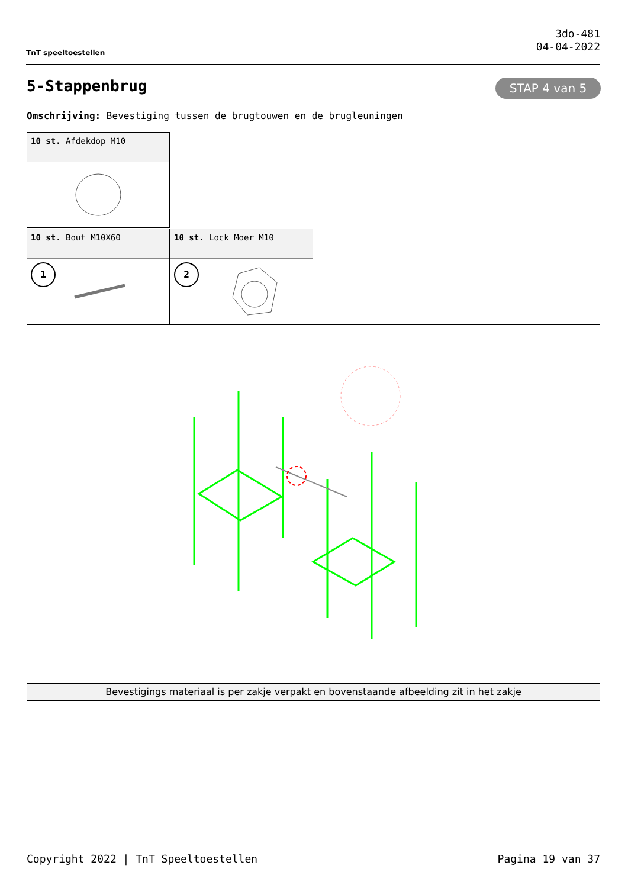TnT speeltoestellen
3do-481
04-04-2022
5-Stappenbrug STAP 4 van 5
Omschrijving: Bevestiging tussen de brugtouwen en de brugleuningen
10 st. Afdekdop M10
10 st. Bout M10X60
1
10 st. Lock Moer M10
2
Bevestigings materiaal is per zakje verpakt en bovenstaande afbeelding zit in het zakje
Copyright 2022 | TnT Speeltoestellen Pagina 19 van 37